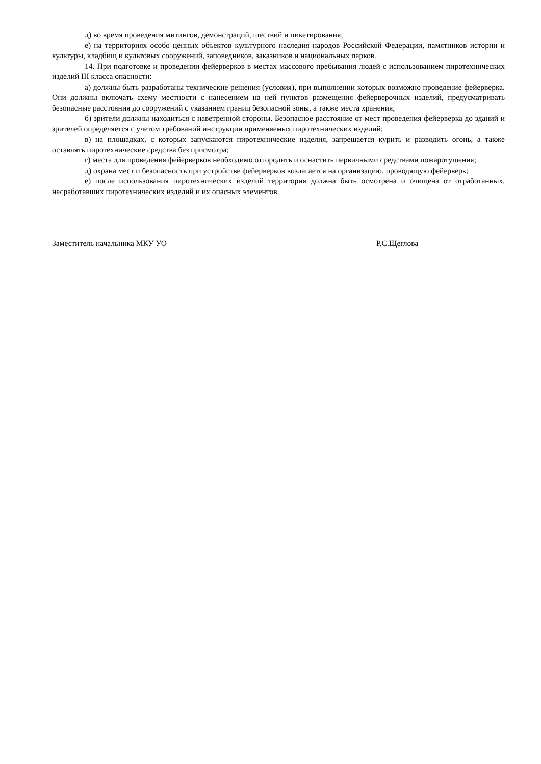д) во время проведения митингов, демонстраций, шествий и пикетирования;
е) на территориях особо ценных объектов культурного наследия народов Российской Федерации, памятников истории и культуры, кладбищ и культовых сооружений, заповедников, заказников и национальных парков.
14. При подготовке и проведении фейерверков в местах массового пребывания людей с использованием пиротехнических изделий III класса опасности:
а) должны быть разработаны технические решения (условия), при выполнении которых возможно проведение фейерверка. Они должны включать схему местности с нанесением на ней пунктов размещения фейерверочных изделий, предусматривать безопасные расстояния до сооружений с указанием границ безопасной зоны, а также места хранения;
б) зрители должны находиться с наветренной стороны. Безопасное расстояние от мест проведения фейерверка до зданий и зрителей определяется с учетом требований инструкции применяемых пиротехнических изделий;
в) на площадках, с которых запускаются пиротехнические изделия, запрещается курить и разводить огонь, а также оставлять пиротехнические средства без присмотра;
г) места для проведения фейерверков необходимо отгородить и оснастить первичными средствами пожаротушения;
д) охрана мест и безопасность при устройстве фейерверков возлагается на организацию, проводящую фейерверк;
е) после использования пиротехнических изделий территория должна быть осмотрена и очищена от отработанных, несработавших пиротехнических изделий и их опасных элементов.
Заместитель начальника МКУ УО Р.С.Щеглова